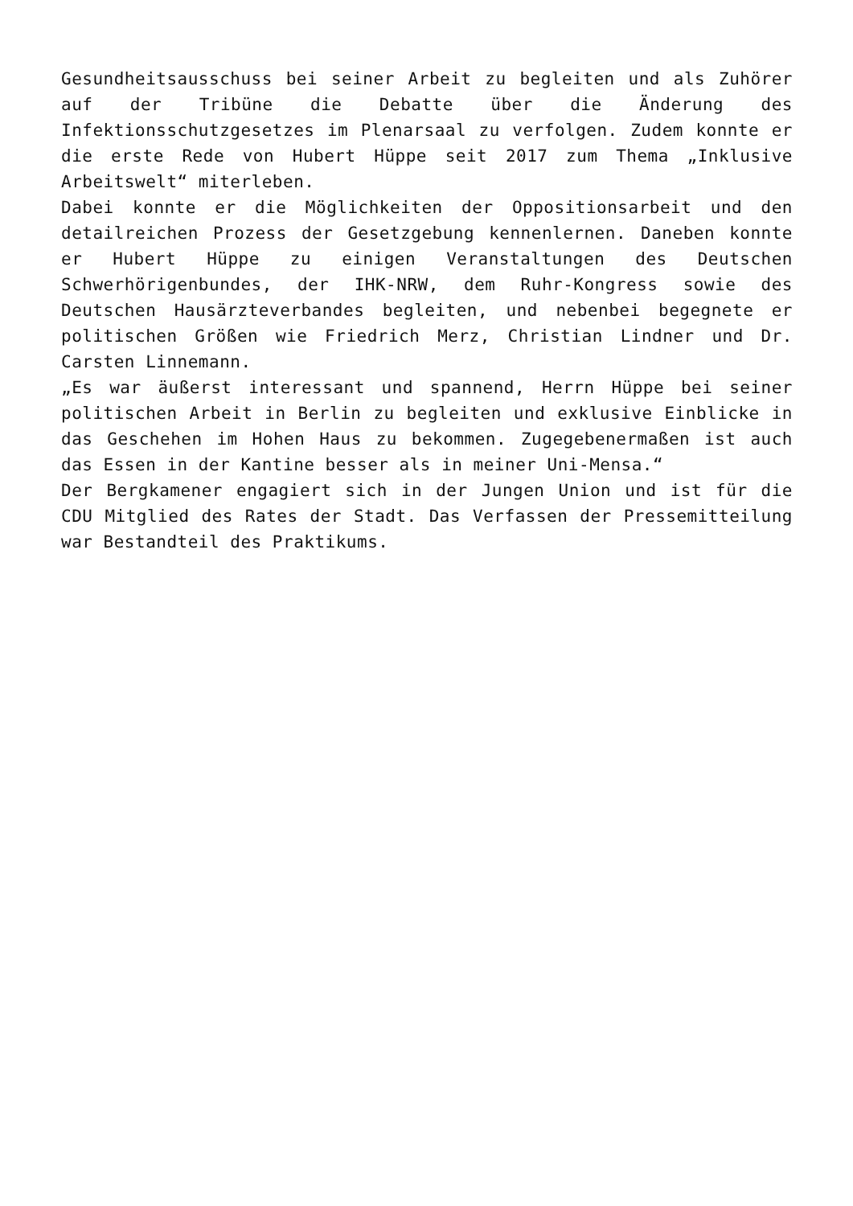Gesundheitsausschuss bei seiner Arbeit zu begleiten und als Zuhörer auf der Tribüne die Debatte über die Änderung des Infektionsschutzgesetzes im Plenarsaal zu verfolgen. Zudem konnte er die erste Rede von Hubert Hüppe seit 2017 zum Thema „Inklusive Arbeitswelt“ miterleben.
Dabei konnte er die Möglichkeiten der Oppositionsarbeit und den detailreichen Prozess der Gesetzgebung kennenlernen. Daneben konnte er Hubert Hüppe zu einigen Veranstaltungen des Deutschen Schwerhörigenbundes, der IHK-NRW, dem Ruhr-Kongress sowie des Deutschen Hausärzteverbandes begleiten, und nebenbei begegnete er politischen Größen wie Friedrich Merz, Christian Lindner und Dr. Carsten Linnemann.
„Es war äußerst interessant und spannend, Herrn Hüppe bei seiner politischen Arbeit in Berlin zu begleiten und exklusive Einblicke in das Geschehen im Hohen Haus zu bekommen. Zugegebenermaßen ist auch das Essen in der Kantine besser als in meiner Uni-Mensa.“
Der Bergkamener engagiert sich in der Jungen Union und ist für die CDU Mitglied des Rates der Stadt. Das Verfassen der Pressemitteilung war Bestandteil des Praktikums.